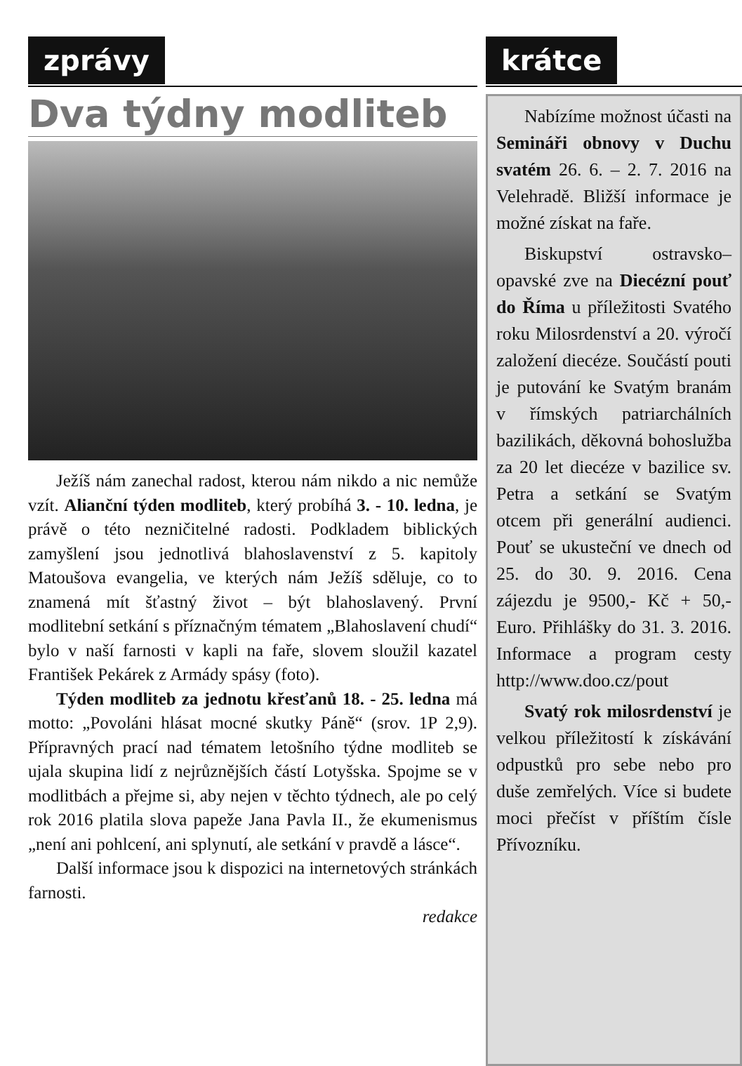zprávy
Dva týdny modliteb
Ježíš nám zanechal radost, kterou nám nikdo a nic nemůže vzít. Alianční týden modliteb, který probíhá 3. - 10. ledna, je právě o této nezničitelné radosti. Podkladem biblických zamyšlení jsou jednotlivá blahoslavenství z 5. kapitoly Matoušova evangelia, ve kterých nám Ježíš sděluje, co to znamená mít šťastný život – být blahoslavený. První modlitební setkání s příznačným tématem „Blahoslavení chudí“ bylo v naší farnosti v kapli na faře, slovem sloužil kazatel František Pekárek z Armády spásy (foto).
Týden modliteb za jednotu křesťanů 18. - 25. ledna má motto: „Povoláni hlásat mocné skutky Páně“ (srov. 1P 2,9). Přípravných prací nad tématem letošního týdne modliteb se ujala skupina lidí z nejrůznějších částí Lotyšska. Spojme se v modlitbách a přejme si, aby nejen v těchto týdnech, ale po celý rok 2016 platila slova papeže Jana Pavla II., že ekumenismus „není ani pohlcení, ani splynutí, ale setkání v pravdě a lásce“.
Další informace jsou k dispozici na internetových stránkách farnosti.
redakce
krátce
Nabízíme možnost účasti na Semináři obnovy v Duchu svatém 26. 6. – 2. 7. 2016 na Velehradě. Bližší informace je možné získat na faře.
Biskupství ostravsko–opavské zve na Diecézní pouť do Říma u příležitosti Svatého roku Milosrdenství a 20. výročí založení diecéze. Součástí pouti je putování ke Svatým branám v římských patriarchálních bazilikách, děkovná bohoslužba za 20 let diecéze v bazilice sv. Petra a setkání se Svatým otcem při generální audienci. Pouť se ukusteční ve dnech od 25. do 30. 9. 2016. Cena zájezdu je 9500,- Kč + 50,- Euro. Přihlášky do 31. 3. 2016. Informace a program cesty http://www.doo.cz/pout
Svatý rok milosrdenství je velkou příležitostí k získávání odpustků pro sebe nebo pro duše zemřelých. Více si budete moci přečíst v příštím čísle Přívozníku.